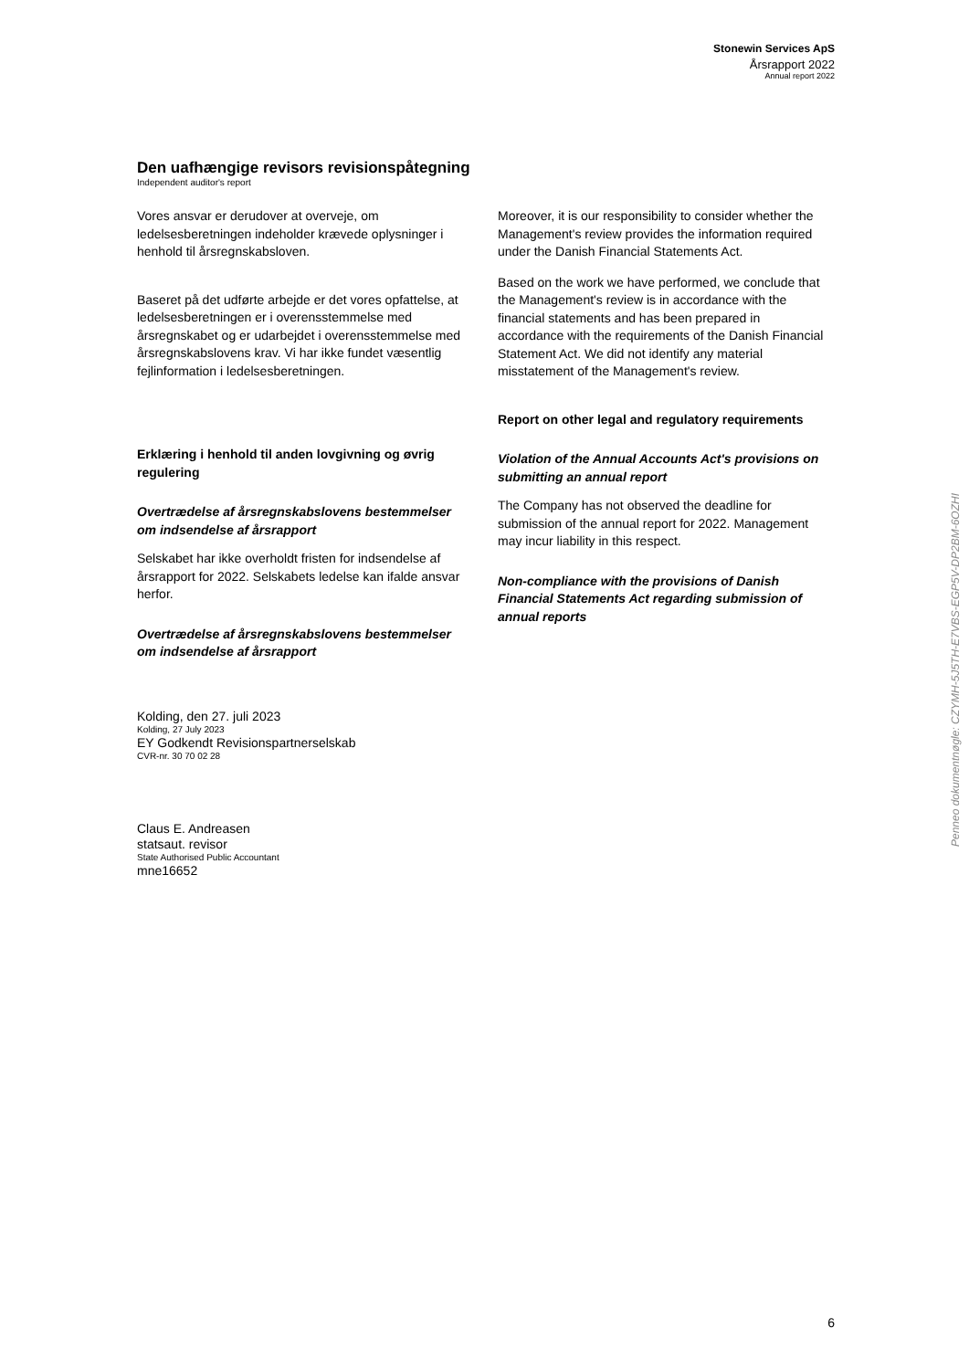Stonewin Services ApS
Årsrapport 2022
Annual report 2022
Den uafhængige revisors revisionspåtegning
Independent auditor's report
Vores ansvar er derudover at overveje, om ledelsesberetningen indeholder krævede oplysninger i henhold til årsregnskabsloven.
Baseret på det udførte arbejde er det vores opfattelse, at ledelsesberetningen er i overensstemmelse med årsregnskabet og er udarbejdet i overensstemmelse med årsregnskabslovens krav. Vi har ikke fundet væsentlig fejlinformation i ledelsesberetningen.
Erklæring i henhold til anden lovgivning og øvrig regulering
Overtrædelse af årsregnskabslovens bestemmelser om indsendelse af årsrapport
Selskabet har ikke overholdt fristen for indsendelse af årsrapport for 2022. Selskabets ledelse kan ifalde ansvar herfor.
Overtrædelse af årsregnskabslovens bestemmelser om indsendelse af årsrapport
Moreover, it is our responsibility to consider whether the Management's review provides the information required under the Danish Financial Statements Act.
Based on the work we have performed, we conclude that the Management's review is in accordance with the financial statements and has been prepared in accordance with the requirements of the Danish Financial Statement Act. We did not identify any material misstatement of the Management's review.
Report on other legal and regulatory requirements
Violation of the Annual Accounts Act's provisions on submitting an annual report
The Company has not observed the deadline for submission of the annual report for 2022. Management may incur liability in this respect.
Non-compliance with the provisions of Danish Financial Statements Act regarding submission of annual reports
Kolding, den 27. juli 2023
Kolding, 27 July 2023
EY Godkendt Revisionspartnerselskab
CVR-nr. 30 70 02 28
Claus E. Andreasen
statsaut. revisor
State Authorised Public Accountant
mne16652
Penneo dokumentnøgle: CZYMH-5J5TH-E7VBS-EGP5V-DP2BM-6OZHI
6